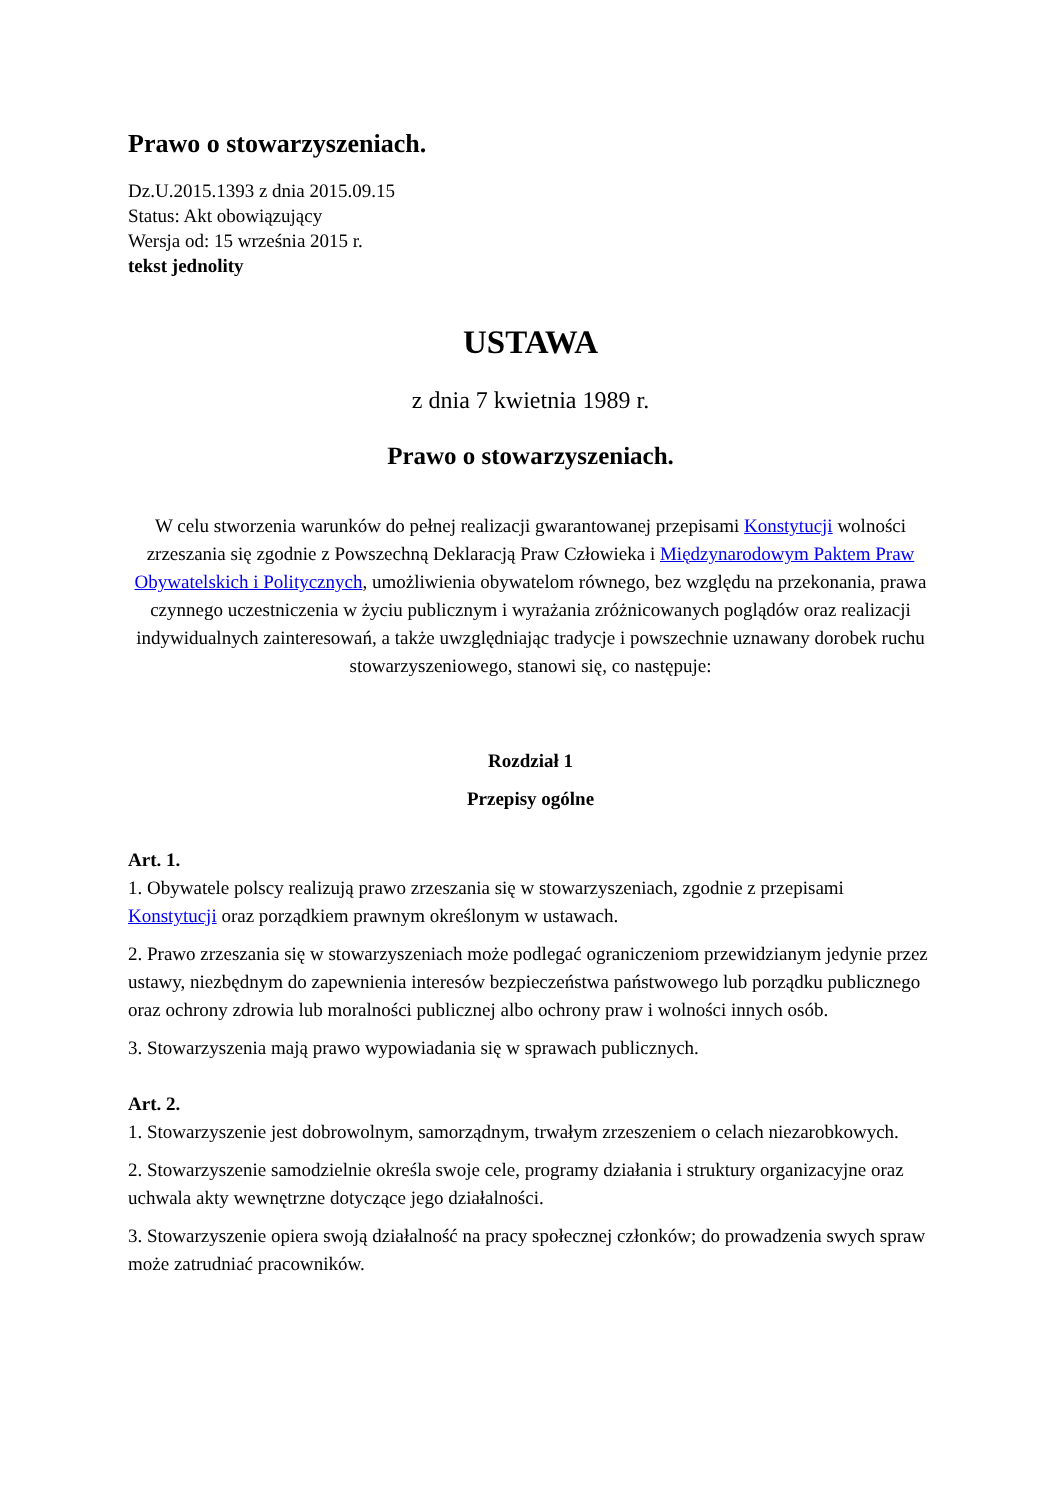Prawo o stowarzyszeniach.
Dz.U.2015.1393 z dnia 2015.09.15
Status: Akt obowiązujący
Wersja od: 15 września 2015 r.
tekst jednolity
USTAWA
z dnia 7 kwietnia 1989 r.
Prawo o stowarzyszeniach.
W celu stworzenia warunków do pełnej realizacji gwarantowanej przepisami Konstytucji wolności zrzeszania się zgodnie z Powszechną Deklaracją Praw Człowieka i Międzynarodowym Paktem Praw Obywatelskich i Politycznych, umożliwienia obywatelom równego, bez względu na przekonania, prawa czynnego uczestniczenia w życiu publicznym i wyrażania zróżnicowanych poglądów oraz realizacji indywidualnych zainteresowań, a także uwzględniając tradycje i powszechnie uznawany dorobek ruchu stowarzyszeniowego, stanowi się, co następuje:
Rozdział 1
Przepisy ogólne
Art. 1.
1. Obywatele polscy realizują prawo zrzeszania się w stowarzyszeniach, zgodnie z przepisami Konstytucji oraz porządkiem prawnym określonym w ustawach.
2. Prawo zrzeszania się w stowarzyszeniach może podlegać ograniczeniom przewidzianym jedynie przez ustawy, niezbędnym do zapewnienia interesów bezpieczeństwa państwowego lub porządku publicznego oraz ochrony zdrowia lub moralności publicznej albo ochrony praw i wolności innych osób.
3. Stowarzyszenia mają prawo wypowiadania się w sprawach publicznych.
Art. 2.
1. Stowarzyszenie jest dobrowolnym, samorządnym, trwałym zrzeszeniem o celach niezarobkowych.
2. Stowarzyszenie samodzielnie określa swoje cele, programy działania i struktury organizacyjne oraz uchwala akty wewnętrzne dotyczące jego działalności.
3. Stowarzyszenie opiera swoją działalność na pracy społecznej członków; do prowadzenia swych spraw może zatrudniać pracowników.